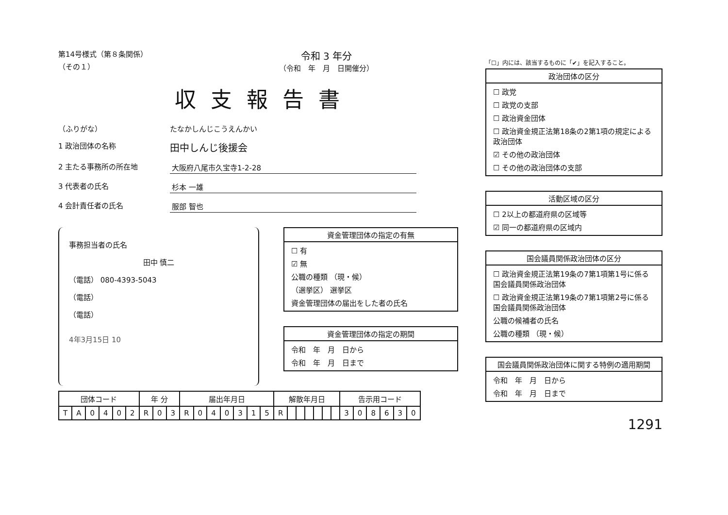第14号様式（第８条関係）
（その１）
令和 3 年分
（令和　年　月　日開催分）
収支報告書
（ふりがな） たなかしんじこうえんかい
1 政治団体の名称
田中しんじ後援会
2 主たる事務所の所在地 大阪府八尾市久宝寺1-2-28
3 代表者の氏名 杉本 一雄
4 会計責任者の氏名 服部 智也
事務担当者の氏名
田中 慎二
（電話） 080-4393-5043
（電話）
（電話）
4年3月15日 10
資金管理団体の指定の有無
☐ 有
☑ 無
公職の種類 （現・候）
（選挙区） 選挙区
資金管理団体の届出をした者の氏名
資金管理団体の指定の期間
令和　年　月　日から
令和　年　月　日まで
| 団体コード | | | | | | 年 分 | | | 届出年月日 | | | | | | | 解散年月日 | | | | | | | 告示用コード | | | | | |
| --- | --- | --- | --- | --- | --- | --- | --- | --- | --- | --- | --- | --- | --- | --- | --- | --- | --- | --- | --- | --- | --- | --- | --- | --- | --- | --- | --- | --- |
| T | A | 0 | 4 | 0 | 2 | R | 0 | 3 | R | 0 | 4 | 0 | 3 | 1 | 5 | R | | | | | | | 3 | 0 | 8 | 6 | 3 | 0 |
「☐」内には、該当するものに「✔」を記入すること。
政治団体の区分
☐ 政党
☐ 政党の支部
☐ 政治資金団体
☐ 政治資金規正法第18条の2第1項の規定による政治団体
☑ その他の政治団体
☐ その他の政治団体の支部
活動区域の区分
☐ 2以上の都道府県の区域等
☑ 同一の都道府県の区域内
国会議員関係政治団体の区分
☐ 政治資金規正法第19条の7第1項第1号に係る国会議員関係政治団体
☐ 政治資金規正法第19条の7第1項第2号に係る国会議員関係政治団体
公職の候補者の氏名
公職の種類 （現・候）
国会議員関係政治団体に関する特例の適用期間
令和　年　月　日から
令和　年　月　日まで
1291